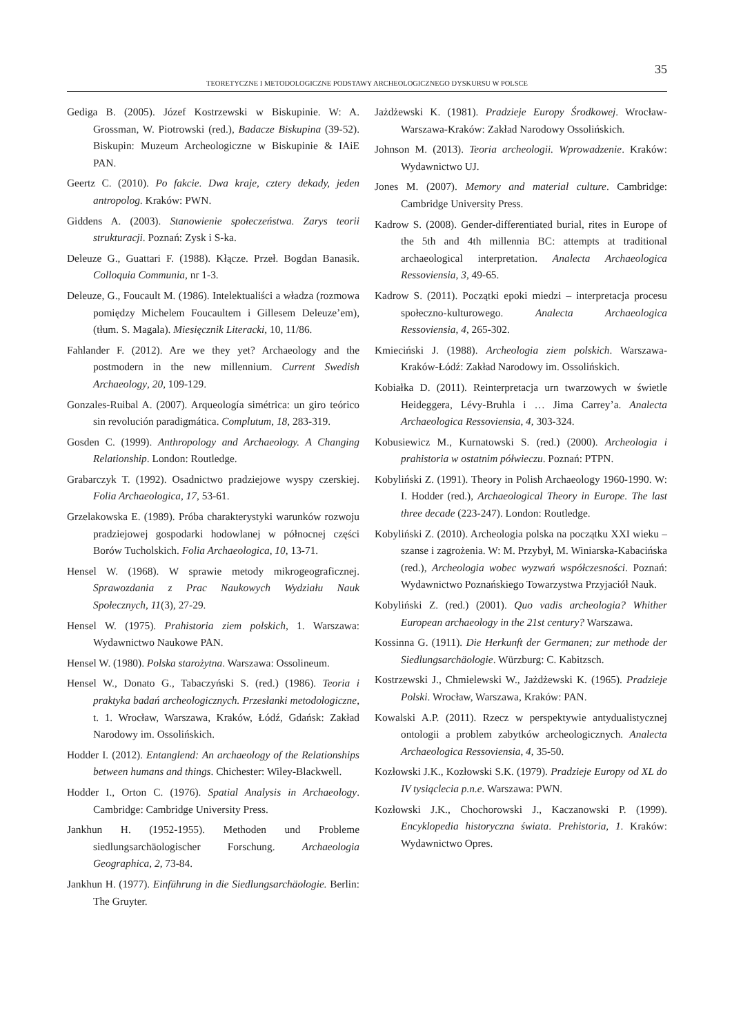35
TEORETYCZNE I METODOLOGICZNE PODSTAWY ARCHEOLOGICZNEGO DYSKURSU W POLSCE
Gediga B. (2005). Józef Kostrzewski w Biskupinie. W: A. Grossman, W. Piotrowski (red.), Badacze Biskupina (39-52). Biskupin: Muzeum Archeologiczne w Biskupinie & IAiE PAN.
Geertz C. (2010). Po fakcie. Dwa kraje, cztery dekady, jeden antropolog. Kraków: PWN.
Giddens A. (2003). Stanowienie społeczeństwa. Zarys teorii strukturacji. Poznań: Zysk i S-ka.
Deleuze G., Guattari F. (1988). Kłącze. Przeł. Bogdan Banasik. Colloquia Communia, nr 1-3.
Deleuze, G., Foucault M. (1986). Intelektualiści a władza (rozmowa pomiędzy Michelem Foucaultem i Gillesem Deleuze’em), (tłum. S. Magala). Miesięcznik Literacki, 10, 11/86.
Fahlander F. (2012). Are we they yet? Archaeology and the postmodern in the new millennium. Current Swedish Archaeology, 20, 109-129.
Gonzales-Ruibal A. (2007). Arqueología simétrica: un giro teórico sin revolución paradigmática. Complutum, 18, 283-319.
Gosden C. (1999). Anthropology and Archaeology. A Changing Relationship. London: Routledge.
Grabarczyk T. (1992). Osadnictwo pradziejowe wyspy czerskiej. Folia Archaeologica, 17, 53-61.
Grzelakowska E. (1989). Próba charakterystyki warunków rozwoju pradziejowej gospodarki hodowlanej w północnej części Borów Tucholskich. Folia Archaeologica, 10, 13-71.
Hensel W. (1968). W sprawie metody mikrogeograficznej. Sprawozdania z Prac Naukowych Wydziału Nauk Społecznych, 11(3), 27-29.
Hensel W. (1975). Prahistoria ziem polskich, 1. Warszawa: Wydawnictwo Naukowe PAN.
Hensel W. (1980). Polska starożytna. Warszawa: Ossolineum.
Hensel W., Donato G., Tabaczyński S. (red.) (1986). Teoria i praktyka badań archeologicznych. Przesłanki metodologiczne, t. 1. Wrocław, Warszawa, Kraków, Łódź, Gdańsk: Zakład Narodowy im. Ossolińskich.
Hodder I. (2012). Entanglend: An archaeology of the Relationships between humans and things. Chichester: Wiley-Blackwell.
Hodder I., Orton C. (1976). Spatial Analysis in Archaeology. Cambridge: Cambridge University Press.
Jankhun H. (1952-1955). Methoden und Probleme siedlungsarchäologischer Forschung. Archaeologia Geographica, 2, 73-84.
Jankhun H. (1977). Einführung in die Siedlungsarchäologie. Berlin: The Gruyter.
Jażdżewski K. (1981). Pradzieje Europy Środkowej. Wrocław-Warszawa-Kraków: Zakład Narodowy Ossolińskich.
Johnson M. (2013). Teoria archeologii. Wprowadzenie. Kraków: Wydawnictwo UJ.
Jones M. (2007). Memory and material culture. Cambridge: Cambridge University Press.
Kadrow S. (2008). Gender-differentiated burial, rites in Europe of the 5th and 4th millennia BC: attempts at traditional archaeological interpretation. Analecta Archaeologica Ressoviensia, 3, 49-65.
Kadrow S. (2011). Początki epoki miedzi – interpretacja procesu społeczno-kulturowego. Analecta Archaeologica Ressoviensia, 4, 265-302.
Kmieciński J. (1988). Archeologia ziem polskich. Warszawa-Kraków-Łódź: Zakład Narodowy im. Ossolińskich.
Kobiałka D. (2011). Reinterpretacja urn twarzowych w świetle Heideggera, Lévy-Bruhla i … Jima Carrey’a. Analecta Archaeologica Ressoviensia, 4, 303-324.
Kobusiewicz M., Kurnatowski S. (red.) (2000). Archeologia i prahistoria w ostatnim półwieczu. Poznań: PTPN.
Kobyliński Z. (1991). Theory in Polish Archaeology 1960-1990. W: I. Hodder (red.), Archaeological Theory in Europe. The last three decade (223-247). London: Routledge.
Kobyliński Z. (2010). Archeologia polska na początku XXI wieku – szanse i zagrożenia. W: M. Przybył, M. Winiarska-Kabacińska (red.), Archeologia wobec wyzwań współczesności. Poznań: Wydawnictwo Poznańskiego Towarzystwa Przyjaciół Nauk.
Kobyliński Z. (red.) (2001). Quo vadis archeologia? Whither European archaeology in the 21st century? Warszawa.
Kossinna G. (1911). Die Herkunft der Germanen; zur methode der Siedlungsarchäologie. Würzburg: C. Kabitzsch.
Kostrzewski J., Chmielewski W., Jażdżewski K. (1965). Pradzieje Polski. Wrocław, Warszawa, Kraków: PAN.
Kowalski A.P. (2011). Rzecz w perspektywie antydualistycznej ontologii a problem zabytków archeologicznych. Analecta Archaeologica Ressoviensia, 4, 35-50.
Kozłowski J.K., Kozłowski S.K. (1979). Pradzieje Europy od XL do IV tysiąclecia p.n.e. Warszawa: PWN.
Kozłowski J.K., Chochorowski J., Kaczanowski P. (1999). Encyklopedia historyczna świata. Prehistoria, 1. Kraków: Wydawnictwo Opres.